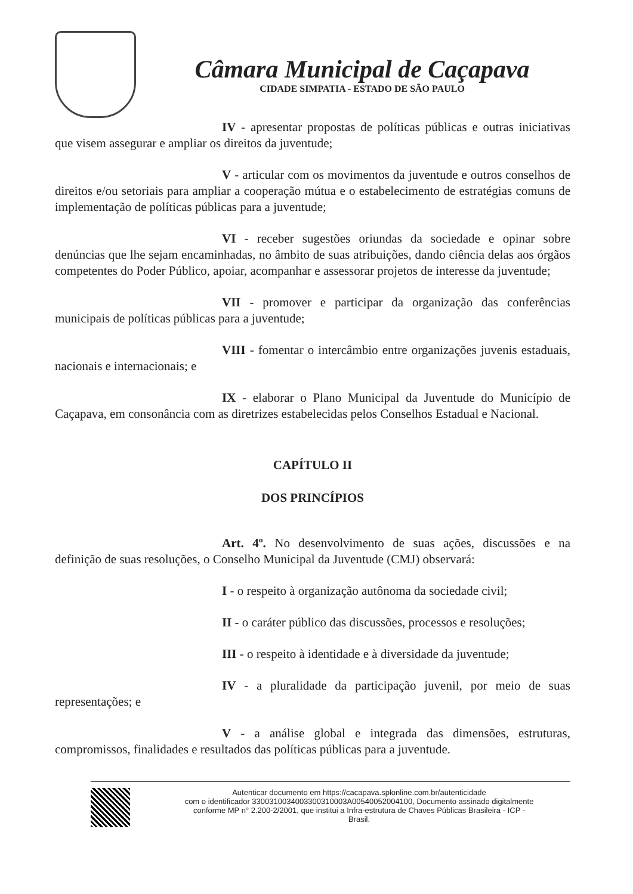Câmara Municipal de Caçapava
CIDADE SIMPATIA - ESTADO DE SÃO PAULO
IV - apresentar propostas de políticas públicas e outras iniciativas que visem assegurar e ampliar os direitos da juventude;
V - articular com os movimentos da juventude e outros conselhos de direitos e/ou setoriais para ampliar a cooperação mútua e o estabelecimento de estratégias comuns de implementação de políticas públicas para a juventude;
VI - receber sugestões oriundas da sociedade e opinar sobre denúncias que lhe sejam encaminhadas, no âmbito de suas atribuições, dando ciência delas aos órgãos competentes do Poder Público, apoiar, acompanhar e assessorar projetos de interesse da juventude;
VII - promover e participar da organização das conferências municipais de políticas públicas para a juventude;
VIII - fomentar o intercâmbio entre organizações juvenis estaduais, nacionais e internacionais; e
IX - elaborar o Plano Municipal da Juventude do Município de Caçapava, em consonância com as diretrizes estabelecidas pelos Conselhos Estadual e Nacional.
CAPÍTULO II
DOS PRINCÍPIOS
Art. 4º. No desenvolvimento de suas ações, discussões e na definição de suas resoluções, o Conselho Municipal da Juventude (CMJ) observará:
I - o respeito à organização autônoma da sociedade civil;
II - o caráter público das discussões, processos e resoluções;
III - o respeito à identidade e à diversidade da juventude;
IV - a pluralidade da participação juvenil, por meio de suas representações; e
V - a análise global e integrada das dimensões, estruturas, compromissos, finalidades e resultados das políticas públicas para a juventude.
Autenticar documento em https://cacapava.splonline.com.br/autenticidade
com o identificador 3300310034003300310003A00540052004100, Documento assinado digitalmente
conforme MP n° 2.200-2/2001, que institui a Infra-estrutura de Chaves Públicas Brasileira - ICP -
Brasil.